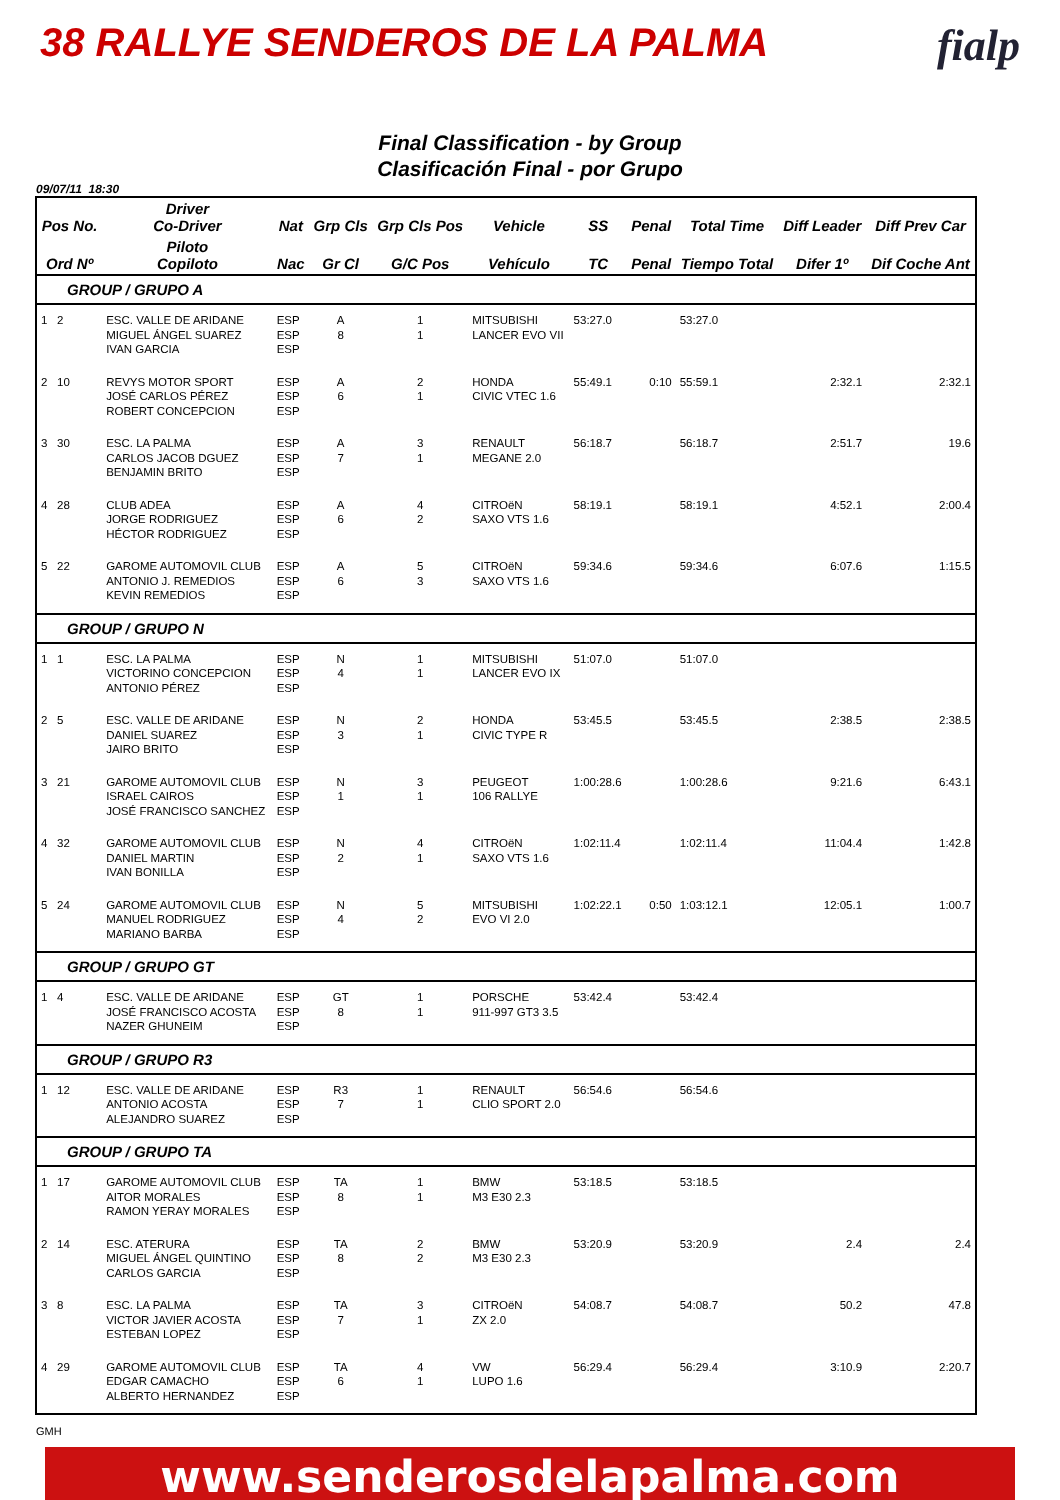38 RALLYE SENDEROS DE LA PALMA fialp
Final Classification - by Group
Clasificación Final - por Grupo
09/07/11 18:30
| Pos No. | Driver Co-Driver | Nat | Grp Cls | Grp Cls Pos | Vehicle | SS | Penal | Total Time | Diff Leader | Diff Prev Car |
| --- | --- | --- | --- | --- | --- | --- | --- | --- | --- | --- |
| Ord Nº | Piloto Copiloto | Nac | Gr Cl | G/C Pos | Vehículo | TC | Penal | Tiempo Total | Difer 1º | Dif Coche Ant |
| GROUP / GRUPO A | | | | | | | | | | |
| 1 2 | ESC. VALLE DE ARIDANE MIGUEL ÁNGEL SUAREZ IVAN GARCIA | ESP ESP ESP | A 8 | 1 1 | MITSUBISHI LANCER EVO VII | 53:27.0 | | 53:27.0 | | |
| 2 10 | REVYS MOTOR SPORT JOSÉ CARLOS PÉREZ ROBERT CONCEPCION | ESP ESP ESP | A 6 | 2 1 | HONDA CIVIC VTEC 1.6 | 55:49.1 | 0:10 | 55:59.1 | 2:32.1 | 2:32.1 |
| 3 30 | ESC. LA PALMA CARLOS JACOB DGUEZ BENJAMIN BRITO | ESP ESP ESP | A 7 | 3 1 | RENAULT MEGANE 2.0 | 56:18.7 | | 56:18.7 | 2:51.7 | 19.6 |
| 4 28 | CLUB ADEA JORGE RODRIGUEZ HÉCTOR RODRIGUEZ | ESP ESP ESP | A 6 | 4 2 | CITROëN SAXO VTS 1.6 | 58:19.1 | | 58:19.1 | 4:52.1 | 2:00.4 |
| 5 22 | GAROME AUTOMOVIL CLUB ANTONIO J. REMEDIOS KEVIN REMEDIOS | ESP ESP ESP | A 6 | 5 3 | CITROëN SAXO VTS 1.6 | 59:34.6 | | 59:34.6 | 6:07.6 | 1:15.5 |
| GROUP / GRUPO N | | | | | | | | | | |
| 1 1 | ESC. LA PALMA VICTORINO CONCEPCION ANTONIO PÉREZ | ESP ESP ESP | N 4 | 1 1 | MITSUBISHI LANCER EVO IX | 51:07.0 | | 51:07.0 | | |
| 2 5 | ESC. VALLE DE ARIDANE DANIEL SUAREZ JAIRO BRITO | ESP ESP ESP | N 3 | 2 1 | HONDA CIVIC TYPE R | 53:45.5 | | 53:45.5 | 2:38.5 | 2:38.5 |
| 3 21 | GAROME AUTOMOVIL CLUB ISRAEL CAIROS JOSÉ FRANCISCO SANCHEZ | ESP ESP ESP | N 1 | 3 1 | PEUGEOT 106 RALLYE | 1:00:28.6 | | 1:00:28.6 | 9:21.6 | 6:43.1 |
| 4 32 | GAROME AUTOMOVIL CLUB DANIEL MARTIN IVAN BONILLA | ESP ESP ESP | N 2 | 4 1 | CITROëN SAXO VTS 1.6 | 1:02:11.4 | | 1:02:11.4 | 11:04.4 | 1:42.8 |
| 5 24 | GAROME AUTOMOVIL CLUB MANUEL RODRIGUEZ MARIANO BARBA | ESP ESP ESP | N 4 | 5 2 | MITSUBISHI EVO VI 2.0 | 1:02:22.1 | 0:50 | 1:03:12.1 | 12:05.1 | 1:00.7 |
| GROUP / GRUPO GT | | | | | | | | | | |
| 1 4 | ESC. VALLE DE ARIDANE JOSÉ FRANCISCO ACOSTA NAZER GHUNEIM | ESP ESP ESP | GT 8 | 1 1 | PORSCHE 911-997 GT3 3.5 | 53:42.4 | | 53:42.4 | | |
| GROUP / GRUPO R3 | | | | | | | | | | |
| 1 12 | ESC. VALLE DE ARIDANE ANTONIO ACOSTA ALEJANDRO SUAREZ | ESP ESP ESP | R3 7 | 1 1 | RENAULT CLIO SPORT 2.0 | 56:54.6 | | 56:54.6 | | |
| GROUP / GRUPO TA | | | | | | | | | | |
| 1 17 | GAROME AUTOMOVIL CLUB AITOR MORALES RAMON YERAY MORALES | ESP ESP ESP | TA 8 | 1 1 | BMW M3 E30 2.3 | 53:18.5 | | 53:18.5 | | |
| 2 14 | ESC. ATERURA MIGUEL ÁNGEL QUINTINO CARLOS GARCIA | ESP ESP ESP | TA 8 | 2 2 | BMW M3 E30 2.3 | 53:20.9 | | 53:20.9 | 2.4 | 2.4 |
| 3 8 | ESC. LA PALMA VICTOR JAVIER ACOSTA ESTEBAN LOPEZ | ESP ESP ESP | TA 7 | 3 1 | CITROëN ZX 2.0 | 54:08.7 | | 54:08.7 | 50.2 | 47.8 |
| 4 29 | GAROME AUTOMOVIL CLUB EDGAR CAMACHO ALBERTO HERNANDEZ | ESP ESP ESP | TA 6 | 4 1 | VW LUPO 1.6 | 56:29.4 | | 56:29.4 | 3:10.9 | 2:20.7 |
GMH
www.senderosdelapalma.com